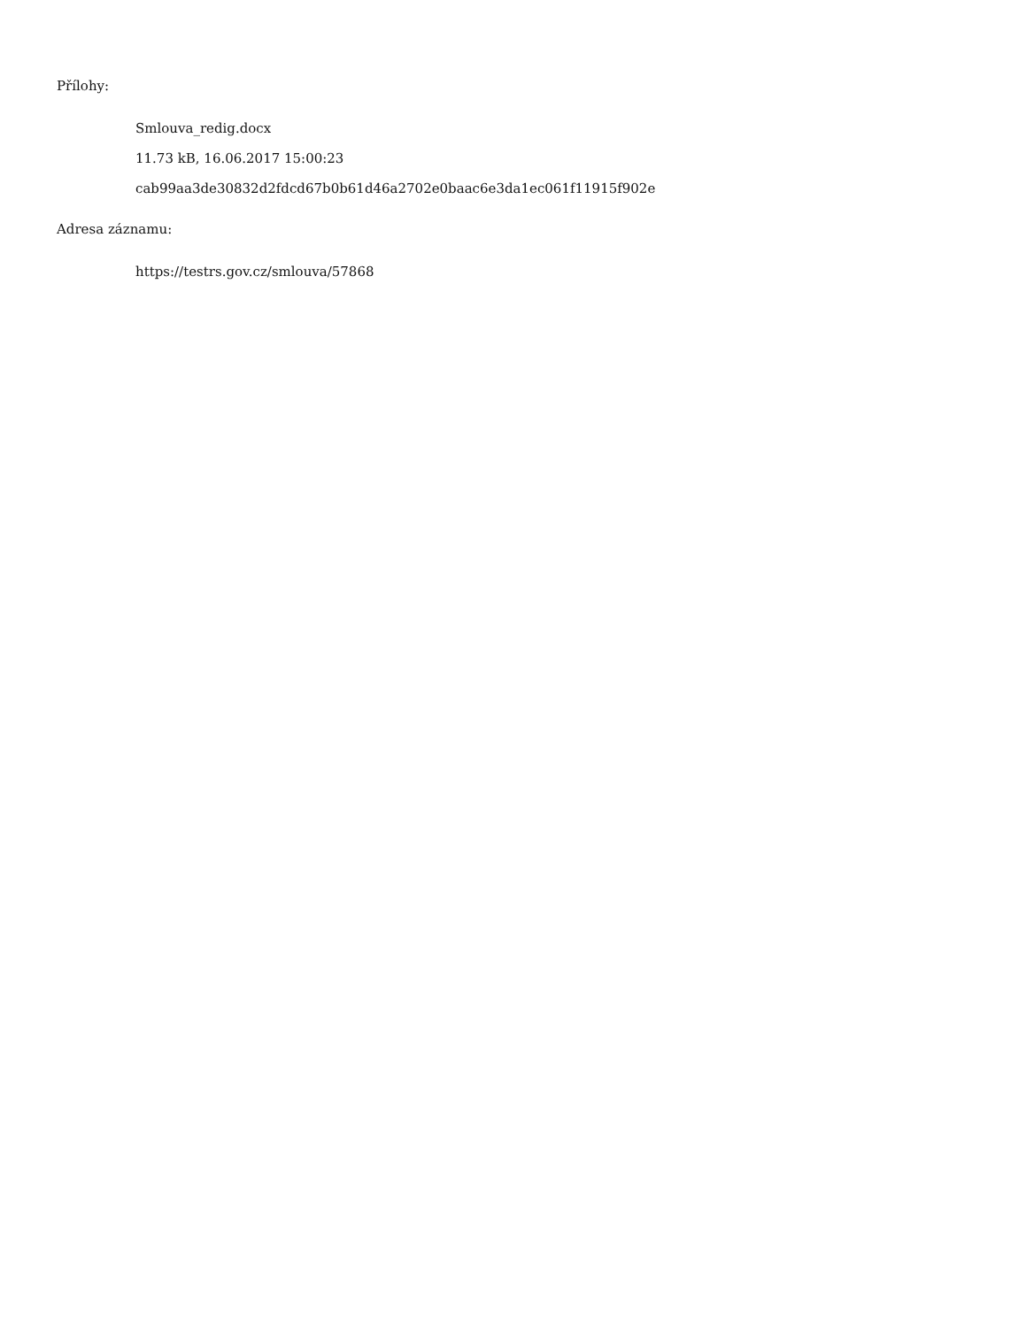Přílohy:
Smlouva_redig.docx
11.73 kB, 16.06.2017 15:00:23
cab99aa3de30832d2fdcd67b0b61d46a2702e0baac6e3da1ec061f11915f902e
Adresa záznamu:
https://testrs.gov.cz/smlouva/57868